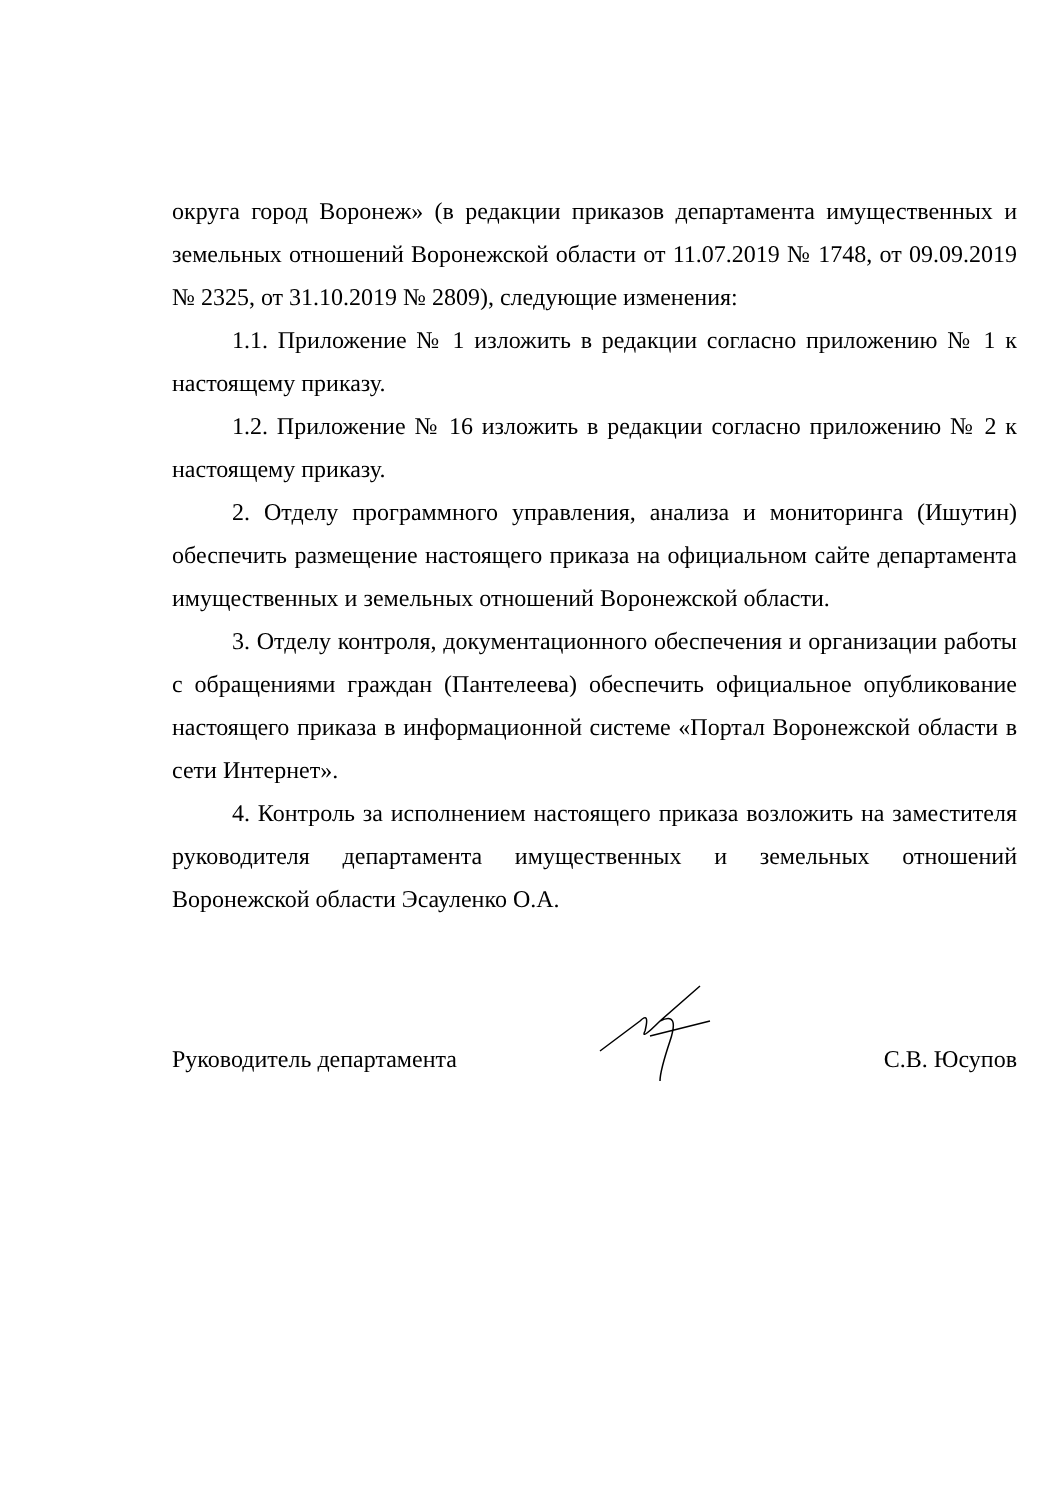округа город Воронеж» (в редакции приказов департамента имущественных и земельных отношений Воронежской области от 11.07.2019 № 1748, от 09.09.2019 № 2325, от 31.10.2019 № 2809), следующие изменения:
1.1. Приложение № 1 изложить в редакции согласно приложению № 1 к настоящему приказу.
1.2. Приложение № 16 изложить в редакции согласно приложению № 2 к настоящему приказу.
2. Отделу программного управления, анализа и мониторинга (Ишутин) обеспечить размещение настоящего приказа на официальном сайте департамента имущественных и земельных отношений Воронежской области.
3. Отделу контроля, документационного обеспечения и организации работы с обращениями граждан (Пантелеева) обеспечить официальное опубликование настоящего приказа в информационной системе «Портал Воронежской области в сети Интернет».
4. Контроль за исполнением настоящего приказа возложить на заместителя руководителя департамента имущественных и земельных отношений Воронежской области Эсауленко О.А.
Руководитель департамента С.В. Юсупов